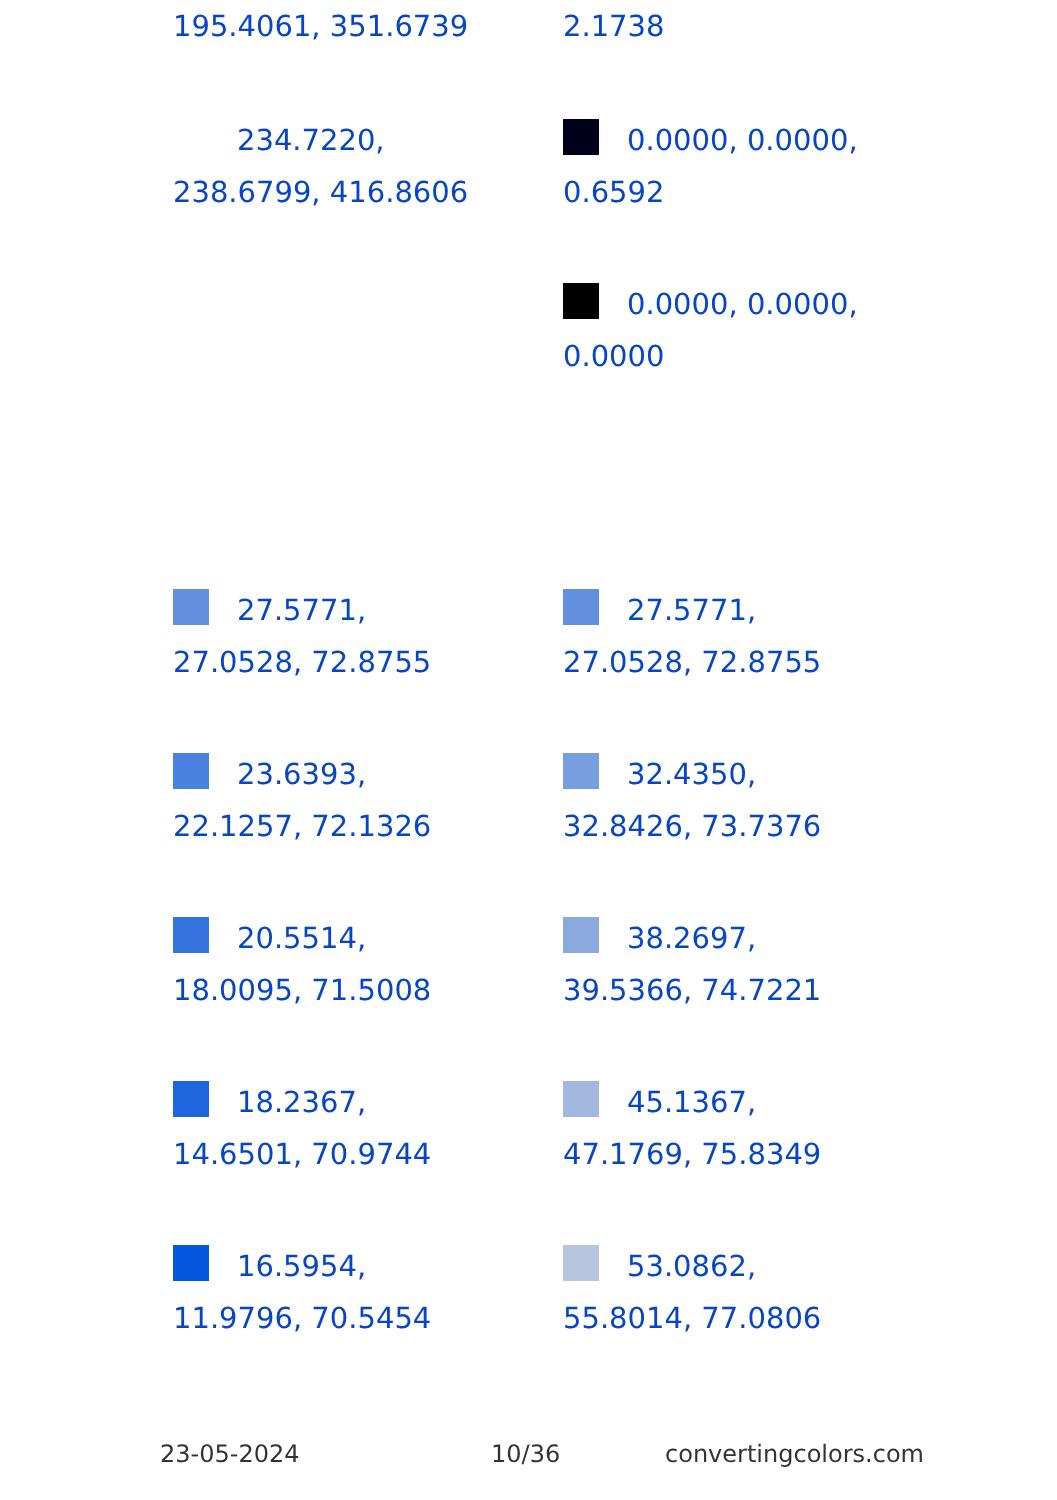195.4061, 351.6739 2.1738
234.7220, 238.6799, 416.8606
0.0000, 0.0000, 0.6592
0.0000, 0.0000, 0.0000
27.5771, 27.0528, 72.8755
27.5771, 27.0528, 72.8755
23.6393, 22.1257, 72.1326
32.4350, 32.8426, 73.7376
20.5514, 18.0095, 71.5008
38.2697, 39.5366, 74.7221
18.2367, 14.6501, 70.9744
45.1367, 47.1769, 75.8349
16.5954, 11.9796, 70.5454
53.0862, 55.8014, 77.0806
23-05-2024 10/36 convertingcolors.com